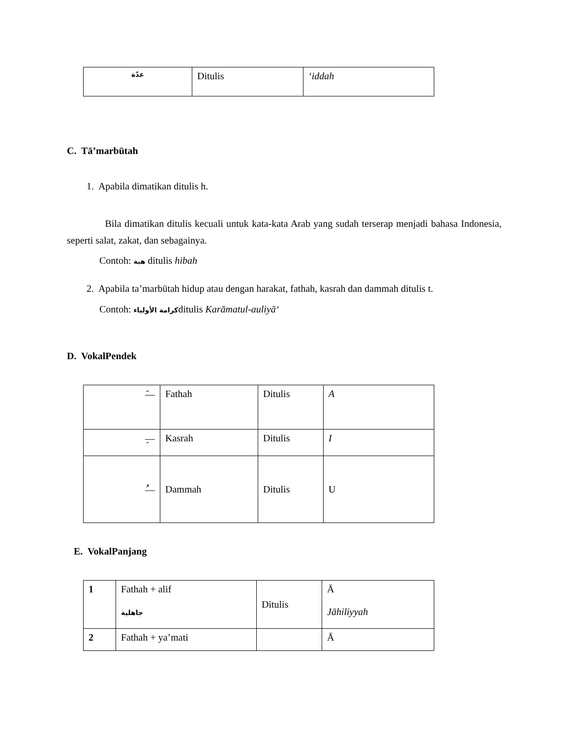| عدّة | Ditulis | ‘iddah |
C. Tā’marbūtah
1. Apabila dimatikan ditulis h.
Bila dimatikan ditulis kecuali untuk kata-kata Arab yang sudah terserap menjadi bahasa Indonesia, seperti salat, zakat, dan sebagainya.
Contoh: هبة ditulis hibah
2. Apabila ta’marbūtah hidup atau dengan harakat, fathah, kasrah dan dammah ditulis t.
Contoh: كرامة الأولياءditulis Karāmatul-auliyā‘
D. VokalPendek
| َ— | Fathah | Ditulis | A |
| ِ— | Kasrah | Ditulis | I |
| ُ— | Dammah | Ditulis | U |
E. VokalPanjang
| 1 | Fathah + alif جاهلية | Ditulis | Ā Jāhiliyyah |
| 2 | Fathah + ya’mati | | Ā |